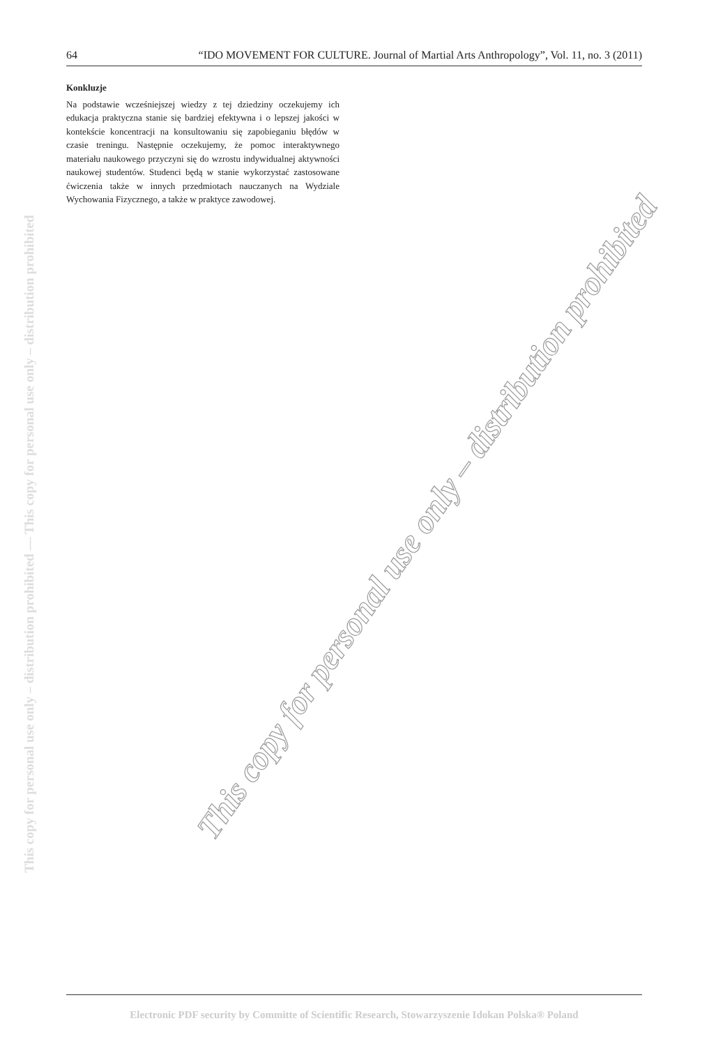64 “IDO MOVEMENT FOR CULTURE. Journal of Martial Arts Anthropology”, Vol. 11, no. 3 (2011)
This copy for personal use only – distribution prohibited — This copy for personal use only – distribution prohibited
Konkluzje
Na podstawie wcześniejszej wiedzy z tej dziedziny oczekujemy ich edukacja praktyczna stanie się bardziej efektywna i o lepszej jakości w kontekście koncentracji na konsultowaniu się zapobieganiu błędów w czasie treningu. Następnie oczekujemy, że pomoc interaktywnego materiału naukowego przyczyni się do wzrostu indywidualnej aktywności naukowej studentów. Studenci będą w stanie wykorzystać zastosowane ćwiczenia także w innych przedmiotach nauczanych na Wydziale Wychowania Fizycznego, a także w praktyce zawodowej.
This copy for personal use only – distribution prohibited
Electronic PDF security by Committe of Scientific Research, Stowarzyszenie Idokan Polska® Poland